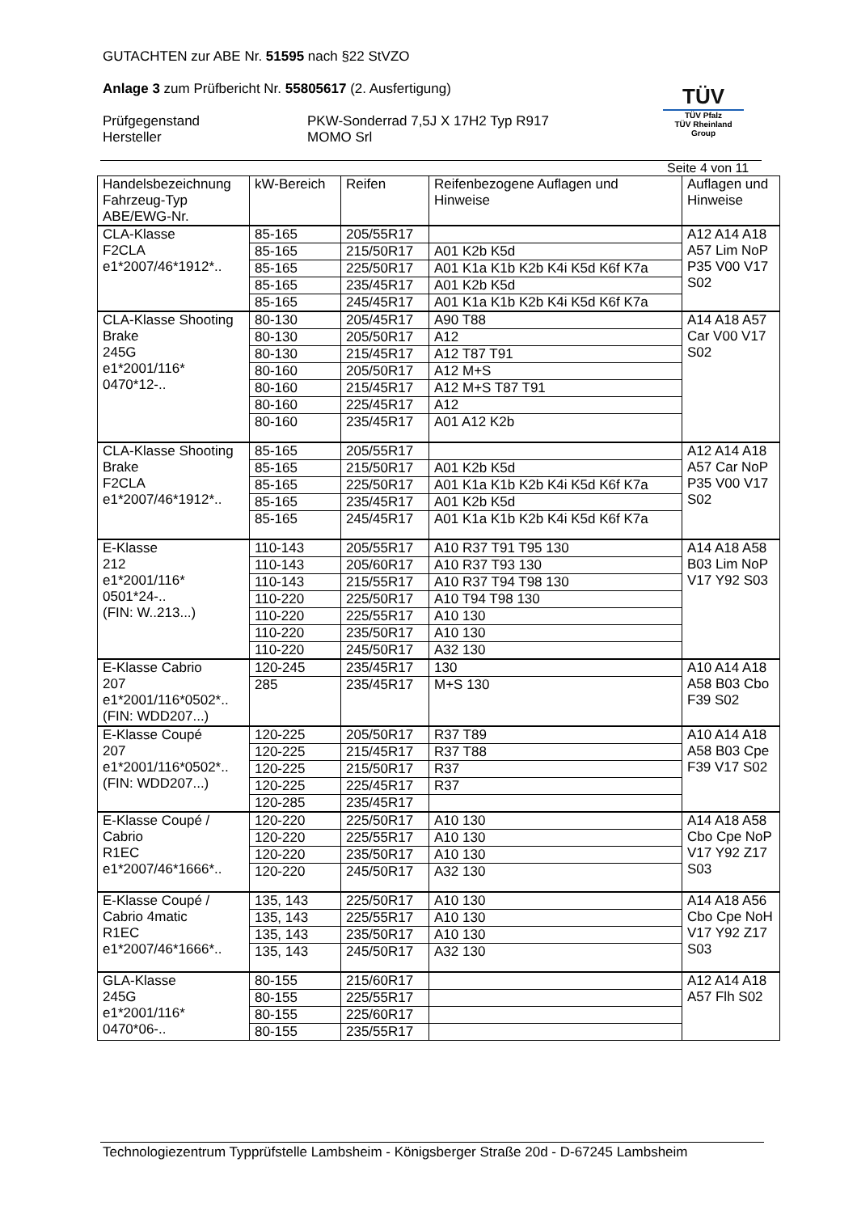GUTACHTEN zur ABE Nr. 51595 nach §22 StVZO
Anlage 3 zum Prüfbericht Nr. 55805617 (2. Ausfertigung)
Prüfgegenstand PKW-Sonderrad 7,5J X 17H2 Typ R917
Hersteller MOMO Srl
TÜV
TÜV Pfalz
TÜV Rheinland Group
Seite 4 von 11
| Handelsbezeichnung Fahrzeug-Typ ABE/EWG-Nr. | kW-Bereich | Reifen | Reifenbezogene Auflagen und Hinweise | Auflagen und Hinweise |
| --- | --- | --- | --- | --- |
| CLA-Klasse F2CLA e1*2007/46*1912*.. | 85-165 | 205/55R17 | | A12 A14 A18 A57 Lim NoP P35 V00 V17 S02 |
| | 85-165 | 215/50R17 | A01 K2b K5d | |
| | 85-165 | 225/50R17 | A01 K1a K1b K2b K4i K5d K6f K7a | |
| | 85-165 | 235/45R17 | A01 K2b K5d | |
| | 85-165 | 245/45R17 | A01 K1a K1b K2b K4i K5d K6f K7a | |
| CLA-Klasse Shooting Brake 245G e1*2001/116* 0470*12-.. | 80-130 | 205/45R17 | A90 T88 | A14 A18 A57 Car V00 V17 S02 |
| | 80-130 | 205/50R17 | A12 | |
| | 80-130 | 215/45R17 | A12 T87 T91 | |
| | 80-160 | 205/50R17 | A12 M+S | |
| | 80-160 | 215/45R17 | A12 M+S T87 T91 | |
| | 80-160 | 225/45R17 | A12 | |
| | 80-160 | 235/45R17 | A01 A12 K2b | |
| CLA-Klasse Shooting Brake F2CLA e1*2007/46*1912*.. | 85-165 | 205/55R17 | | A12 A14 A18 A57 Car NoP P35 V00 V17 S02 |
| | 85-165 | 215/50R17 | A01 K2b K5d | |
| | 85-165 | 225/50R17 | A01 K1a K1b K2b K4i K5d K6f K7a | |
| | 85-165 | 235/45R17 | A01 K2b K5d | |
| | 85-165 | 245/45R17 | A01 K1a K1b K2b K4i K5d K6f K7a | |
| E-Klasse 212 e1*2001/116* 0501*24-.. (FIN: W..213...) | 110-143 | 205/55R17 | A10 R37 T91 T95 130 | A14 A18 A58 B03 Lim NoP V17 Y92 S03 |
| | 110-143 | 205/60R17 | A10 R37 T93 130 | |
| | 110-143 | 215/55R17 | A10 R37 T94 T98 130 | |
| | 110-220 | 225/50R17 | A10 T94 T98 130 | |
| | 110-220 | 225/55R17 | A10 130 | |
| | 110-220 | 235/50R17 | A10 130 | |
| | 110-220 | 245/50R17 | A32 130 | |
| E-Klasse Cabrio 207 e1*2001/116*0502*.. (FIN: WDD207...) | 120-245 | 235/45R17 | 130 | A10 A14 A18 A58 B03 Cbo F39 S02 |
| | 285 | 235/45R17 | M+S 130 | |
| E-Klasse Coupé 207 e1*2001/116*0502*.. (FIN: WDD207...) | 120-225 | 205/50R17 | R37 T89 | A10 A14 A18 A58 B03 Cpe F39 V17 S02 |
| | 120-225 | 215/45R17 | R37 T88 | |
| | 120-225 | 215/50R17 | R37 | |
| | 120-225 | 225/45R17 | R37 | |
| | 120-285 | 235/45R17 | | |
| E-Klasse Coupé / Cabrio R1EC e1*2007/46*1666*.. | 120-220 | 225/50R17 | A10 130 | A14 A18 A58 Cbo Cpe NoP V17 Y92 Z17 S03 |
| | 120-220 | 225/55R17 | A10 130 | |
| | 120-220 | 235/50R17 | A10 130 | |
| | 120-220 | 245/50R17 | A32 130 | |
| E-Klasse Coupé / Cabrio 4matic R1EC e1*2007/46*1666*.. | 135, 143 | 225/50R17 | A10 130 | A14 A18 A56 Cbo Cpe NoH V17 Y92 Z17 S03 |
| | 135, 143 | 225/55R17 | A10 130 | |
| | 135, 143 | 235/50R17 | A10 130 | |
| | 135, 143 | 245/50R17 | A32 130 | |
| GLA-Klasse 245G e1*2001/116* 0470*06-.. | 80-155 | 215/60R17 | | A12 A14 A18 A57 Flh S02 |
| | 80-155 | 225/55R17 | | |
| | 80-155 | 225/60R17 | | |
| | 80-155 | 235/55R17 | | |
Technologiezentrum Typprüfstelle Lambsheim - Königsberger Straße 20d - D-67245 Lambsheim